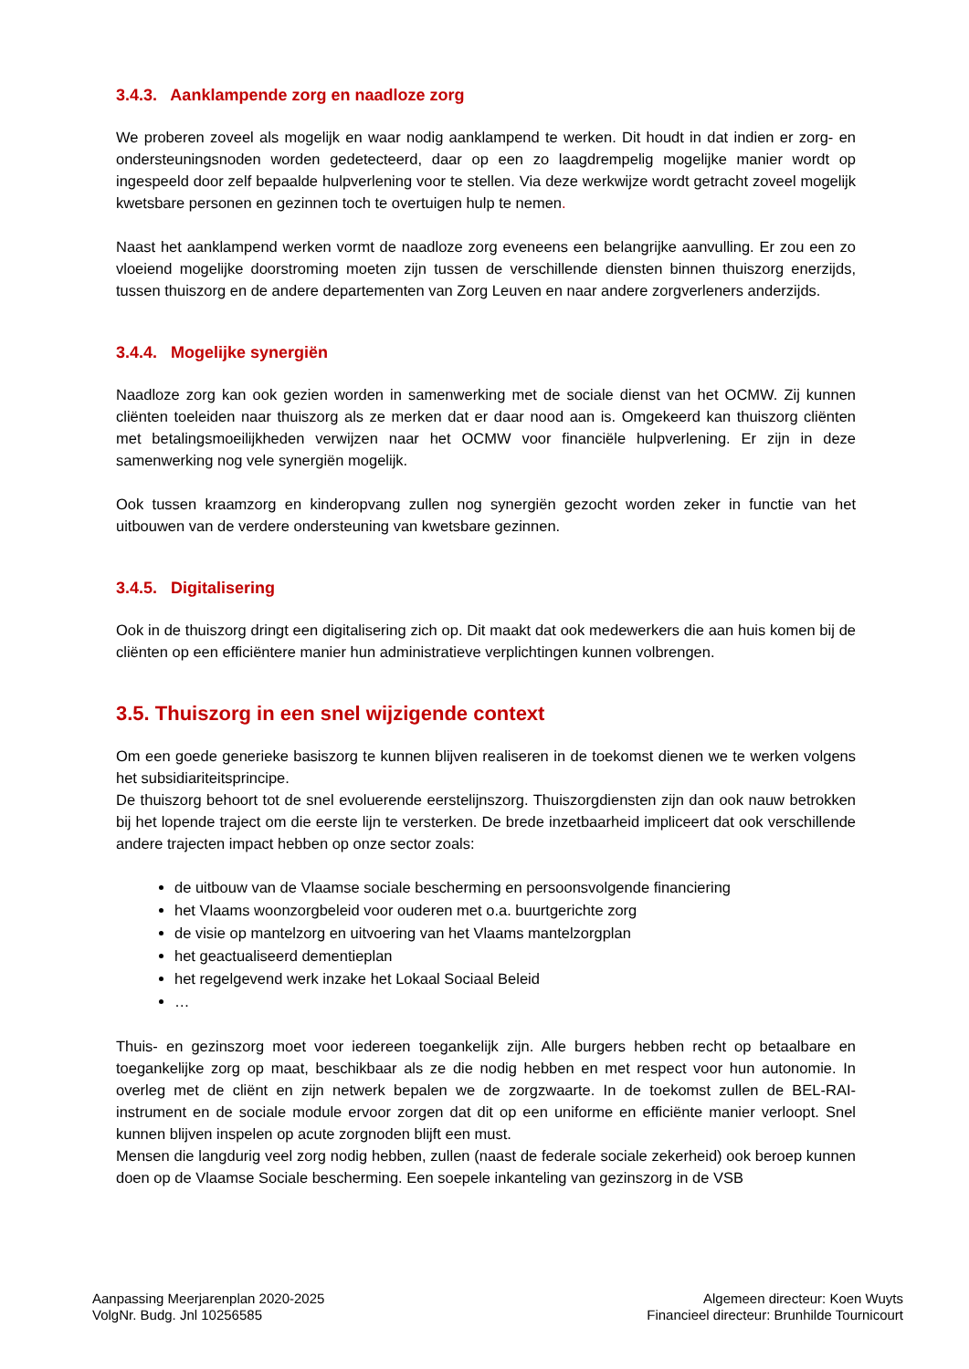3.4.3. Aanklampende zorg en naadloze zorg
We proberen zoveel als mogelijk en waar nodig aanklampend te werken. Dit houdt in dat indien er zorg- en ondersteuningsnoden worden gedetecteerd, daar op een zo laagdrempelig mogelijke manier wordt op ingespeeld door zelf bepaalde hulpverlening voor te stellen. Via deze werkwijze wordt getracht zoveel mogelijk kwetsbare personen en gezinnen toch te overtuigen hulp te nemen.
Naast het aanklampend werken vormt de naadloze zorg eveneens een belangrijke aanvulling. Er zou een zo vloeiend mogelijke doorstroming moeten zijn tussen de verschillende diensten binnen thuiszorg enerzijds, tussen thuiszorg en de andere departementen van Zorg Leuven en naar andere zorgverleners anderzijds.
3.4.4. Mogelijke synergiën
Naadloze zorg kan ook gezien worden in samenwerking met de sociale dienst van het OCMW. Zij kunnen cliënten toeleiden naar thuiszorg als ze merken dat er daar nood aan is. Omgekeerd kan thuiszorg cliënten met betalingsmoeilijkheden verwijzen naar het OCMW voor financiële hulpverlening. Er zijn in deze samenwerking nog vele synergiën mogelijk.
Ook tussen kraamzorg en kinderopvang zullen nog synergiën gezocht worden zeker in functie van het uitbouwen van de verdere ondersteuning van kwetsbare gezinnen.
3.4.5. Digitalisering
Ook in de thuiszorg dringt een digitalisering zich op. Dit maakt dat ook medewerkers die aan huis komen bij de cliënten op een efficiëntere manier hun administratieve verplichtingen kunnen volbrengen.
3.5. Thuiszorg in een snel wijzigende context
Om een goede generieke basiszorg te kunnen blijven realiseren in de toekomst dienen we te werken volgens het subsidiariteitsprincipe.
De thuiszorg behoort tot de snel evoluerende eerstelijnszorg. Thuiszorgdiensten zijn dan ook nauw betrokken bij het lopende traject om die eerste lijn te versterken. De brede inzetbaarheid impliceert dat ook verschillende andere trajecten impact hebben op onze sector zoals:
de uitbouw van de Vlaamse sociale bescherming en persoonsvolgende financiering
het Vlaams woonzorgbeleid voor ouderen met o.a. buurtgerichte zorg
de visie op mantelzorg en uitvoering van het Vlaams mantelzorgplan
het geactualiseerd dementieplan
het regelgevend werk inzake het Lokaal Sociaal Beleid
…
Thuis- en gezinszorg moet voor iedereen toegankelijk zijn. Alle burgers hebben recht op betaalbare en toegankelijke zorg op maat, beschikbaar als ze die nodig hebben en met respect voor hun autonomie. In overleg met de cliënt en zijn netwerk bepalen we de zorgzwaarte. In de toekomst zullen de BEL-RAI-instrument en de sociale module ervoor zorgen dat dit op een uniforme en efficiënte manier verloopt. Snel kunnen blijven inspelen op acute zorgnoden blijft een must.
Mensen die langdurig veel zorg nodig hebben, zullen (naast de federale sociale zekerheid) ook beroep kunnen doen op de Vlaamse Sociale bescherming. Een soepele inkanteling van gezinszorg in de VSB
Aanpassing Meerjarenplan 2020-2025
VolgNr. Budg. Jnl 10256585
Algemeen directeur: Koen Wuyts
Financieel directeur: Brunhilde Tournicourt